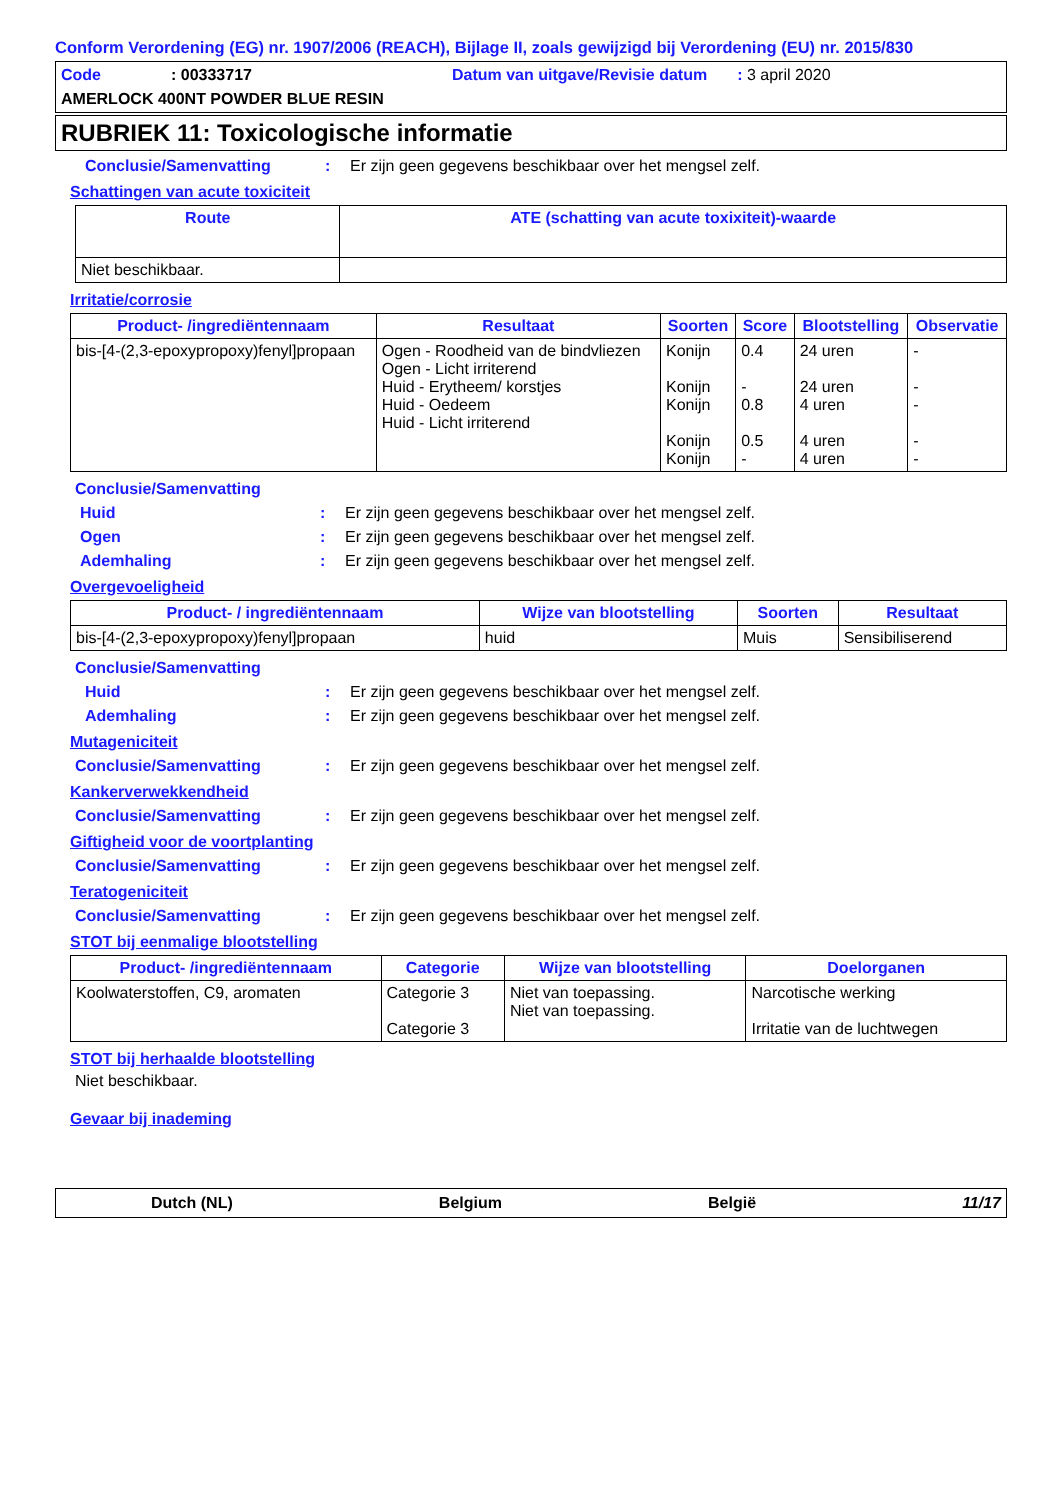Conform Verordening (EG) nr. 1907/2006 (REACH), Bijlage II, zoals gewijzigd bij Verordening (EU) nr. 2015/830
Code: 00333717 Datum van uitgave/Revisie datum: 3 april 2020
AMERLOCK 400NT POWDER BLUE RESIN
RUBRIEK 11: Toxicologische informatie
Conclusie/Samenvatting: Er zijn geen gegevens beschikbaar over het mengsel zelf.
Schattingen van acute toxiciteit
| Route | ATE (schatting van acute toxixiteit)-waarde |
| --- | --- |
| Niet beschikbaar. | |
Irritatie/corrosie
| Product- /ingrediëntennaam | Resultaat | Soorten | Score | Blootstelling | Observatie |
| --- | --- | --- | --- | --- | --- |
| bis-[4-(2,3-epoxypropoxy)fenyl]propaan | Ogen - Roodheid van de bindvliezen Ogen - Licht irriterend Huid - Erytheem/ korstjes Huid - Oedeem Huid - Licht irriterend | Konijn Konijn Konijn Konijn Konijn | 0.4 - 0.8 0.5 - | 24 uren 24 uren 4 uren 4 uren 4 uren | - - - - - |
Conclusie/Samenvatting
Huid: Er zijn geen gegevens beschikbaar over het mengsel zelf.
Ogen: Er zijn geen gegevens beschikbaar over het mengsel zelf.
Ademhaling: Er zijn geen gegevens beschikbaar over het mengsel zelf.
Overgevoeligheid
| Product- / ingrediëntennaam | Wijze van blootstelling | Soorten | Resultaat |
| --- | --- | --- | --- |
| bis-[4-(2,3-epoxypropoxy)fenyl]propaan | huid | Muis | Sensibiliserend |
Conclusie/Samenvatting
Huid: Er zijn geen gegevens beschikbaar over het mengsel zelf.
Ademhaling: Er zijn geen gegevens beschikbaar over het mengsel zelf.
Mutageniciteit
Conclusie/Samenvatting: Er zijn geen gegevens beschikbaar over het mengsel zelf.
Kankerverwekkendheid
Conclusie/Samenvatting: Er zijn geen gegevens beschikbaar over het mengsel zelf.
Giftigheid voor de voortplanting
Conclusie/Samenvatting: Er zijn geen gegevens beschikbaar over het mengsel zelf.
Teratogeniciteit
Conclusie/Samenvatting: Er zijn geen gegevens beschikbaar over het mengsel zelf.
STOT bij eenmalige blootstelling
| Product- /ingrediëntennaam | Categorie | Wijze van blootstelling | Doelorganen |
| --- | --- | --- | --- |
| Koolwaterstoffen, C9, aromaten | Categorie 3 Categorie 3 | Niet van toepassing. Niet van toepassing. | Narcotische werking Irritatie van de luchtwegen |
STOT bij herhaalde blootstelling
Niet beschikbaar.
Gevaar bij inademing
Dutch (NL) Belgium België 11/17